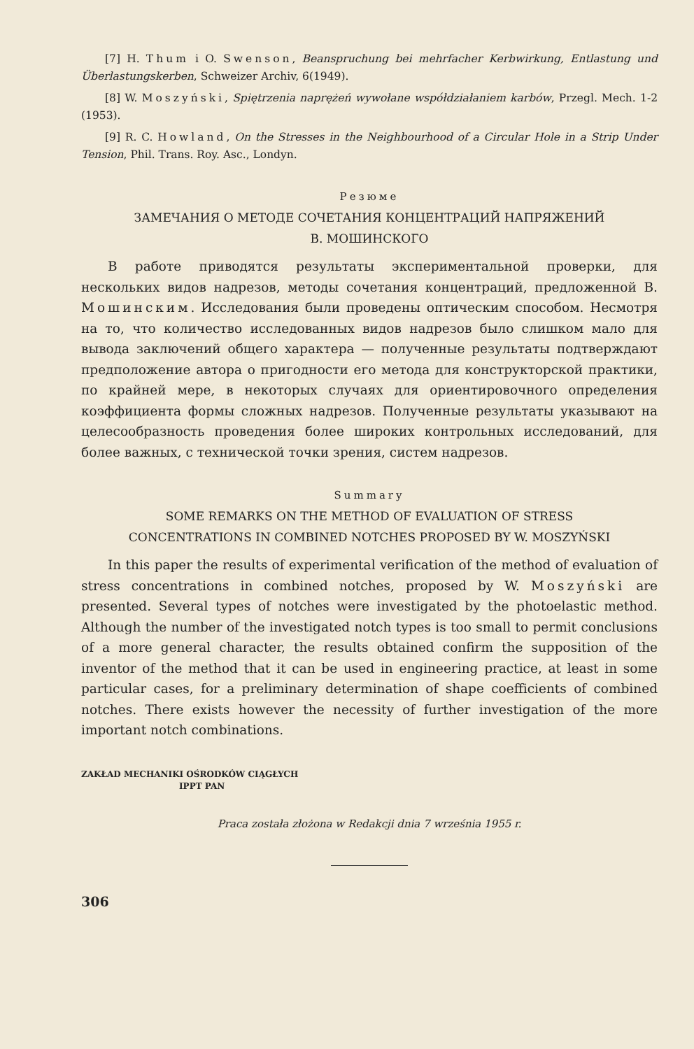[7] H. Thum i O. Swenson, Beanspruchung bei mehrfacher Kerbwirkung, Entlastung und Überlastungskerben, Schweizer Archiv, 6(1949).
[8] W. Moszyński, Spiętrzenia naprężeń wywołane współdziałaniem karbów, Przegl. Mech. 1-2 (1953).
[9] R. C. Howland, On the Stresses in the Neighbourhood of a Circular Hole in a Strip Under Tension, Phil. Trans. Roy. Asc., Londyn.
Резюме
ЗАМЕЧАНИЯ О МЕТОДЕ СОЧЕТАНИЯ КОНЦЕНТРАЦИЙ НАПРЯЖЕНИЙ
В. МОШИНСКОГО
В работе приводятся результаты экспериментальной проверки, для нескольких видов надрезов, методы сочетания концентраций, предложенной В. Мошинским. Исследования были проведены оптическим способом. Несмотря на то, что количество исследованных видов надрезов было слишком мало для вывода заключений общего характера — полученные результаты подтверждают предположение автора о пригодности его метода для конструкторской практики, по крайней мере, в некоторых случаях для ориентировочного определения коэффициента формы сложных надрезов. Полученные результаты указывают на целесообразность проведения более широких контрольных исследований, для более важных, с технической точки зрения, систем надрезов.
Summary
SOME REMARKS ON THE METHOD OF EVALUATION OF STRESS
CONCENTRATIONS IN COMBINED NOTCHES PROPOSED BY W. MOSZYŃSKI
In this paper the results of experimental verification of the method of evaluation of stress concentrations in combined notches, proposed by W. Moszyński are presented. Several types of notches were investigated by the photoelastic method. Although the number of the investigated notch types is too small to permit conclusions of a more general character, the results obtained confirm the supposition of the inventor of the method that it can be used in engineering practice, at least in some particular cases, for a preliminary determination of shape coefficients of combined notches. There exists however the necessity of further investigation of the more important notch combinations.
ZAKŁAD MECHANIKI OŚRODKÓW CIĄGŁYCH
IPPT PAN
Praca została złożona w Redakcji dnia 7 września 1955 r.
306